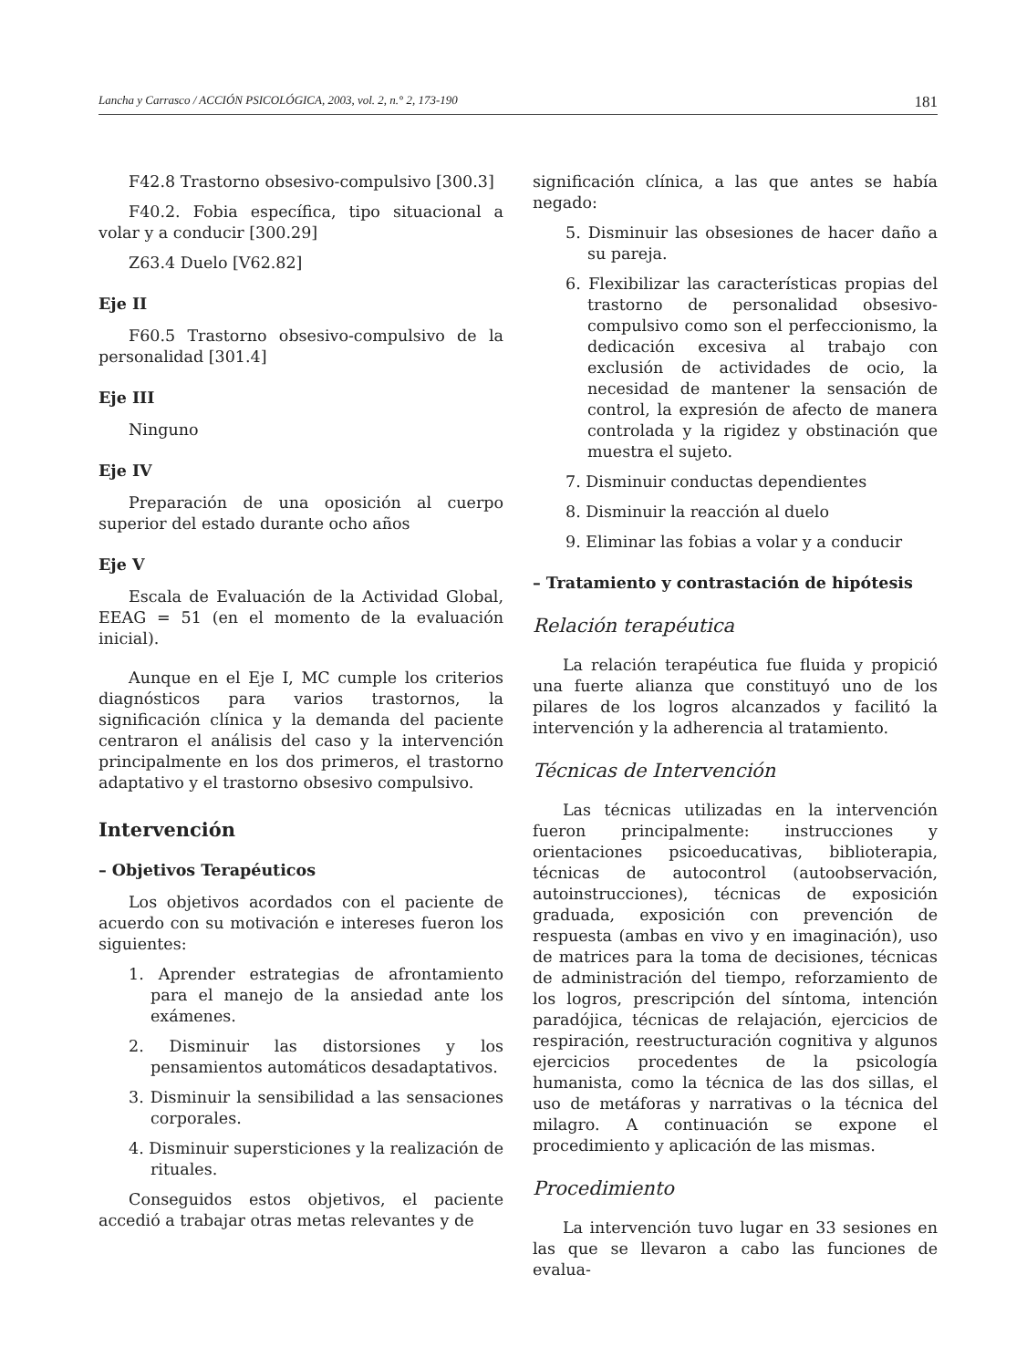Lancha y Carrasco / ACCIÓN PSICOLÓGICA, 2003, vol. 2, n.° 2, 173-190 181
F42.8 Trastorno obsesivo-compulsivo [300.3]
F40.2. Fobia específica, tipo situacional a volar y a conducir [300.29]
Z63.4 Duelo [V62.82]
Eje II
F60.5 Trastorno obsesivo-compulsivo de la personalidad [301.4]
Eje III
Ninguno
Eje IV
Preparación de una oposición al cuerpo superior del estado durante ocho años
Eje V
Escala de Evaluación de la Actividad Global, EEAG = 51 (en el momento de la evaluación inicial).
Aunque en el Eje I, MC cumple los criterios diagnósticos para varios trastornos, la significación clínica y la demanda del paciente centraron el análisis del caso y la intervención principalmente en los dos primeros, el trastorno adaptativo y el trastorno obsesivo compulsivo.
Intervención
– Objetivos Terapéuticos
Los objetivos acordados con el paciente de acuerdo con su motivación e intereses fueron los siguientes:
1. Aprender estrategias de afrontamiento para el manejo de la ansiedad ante los exámenes.
2. Disminuir las distorsiones y los pensamientos automáticos desadaptativos.
3. Disminuir la sensibilidad a las sensaciones corporales.
4. Disminuir supersticiones y la realización de rituales.
Conseguidos estos objetivos, el paciente accedió a trabajar otras metas relevantes y de
significación clínica, a las que antes se había negado:
5. Disminuir las obsesiones de hacer daño a su pareja.
6. Flexibilizar las características propias del trastorno de personalidad obsesivo-compulsivo como son el perfeccionismo, la dedicación excesiva al trabajo con exclusión de actividades de ocio, la necesidad de mantener la sensación de control, la expresión de afecto de manera controlada y la rigidez y obstinación que muestra el sujeto.
7. Disminuir conductas dependientes
8. Disminuir la reacción al duelo
9. Eliminar las fobias a volar y a conducir
– Tratamiento y contrastación de hipótesis
Relación terapéutica
La relación terapéutica fue fluida y propició una fuerte alianza que constituyó uno de los pilares de los logros alcanzados y facilitó la intervención y la adherencia al tratamiento.
Técnicas de Intervención
Las técnicas utilizadas en la intervención fueron principalmente: instrucciones y orientaciones psicoeducativas, biblioterapia, técnicas de autocontrol (autoobservación, autoinstrucciones), técnicas de exposición graduada, exposición con prevención de respuesta (ambas en vivo y en imaginación), uso de matrices para la toma de decisiones, técnicas de administración del tiempo, reforzamiento de los logros, prescripción del síntoma, intención paradójica, técnicas de relajación, ejercicios de respiración, reestructuración cognitiva y algunos ejercicios procedentes de la psicología humanista, como la técnica de las dos sillas, el uso de metáforas y narrativas o la técnica del milagro. A continuación se expone el procedimiento y aplicación de las mismas.
Procedimiento
La intervención tuvo lugar en 33 sesiones en las que se llevaron a cabo las funciones de evalua-